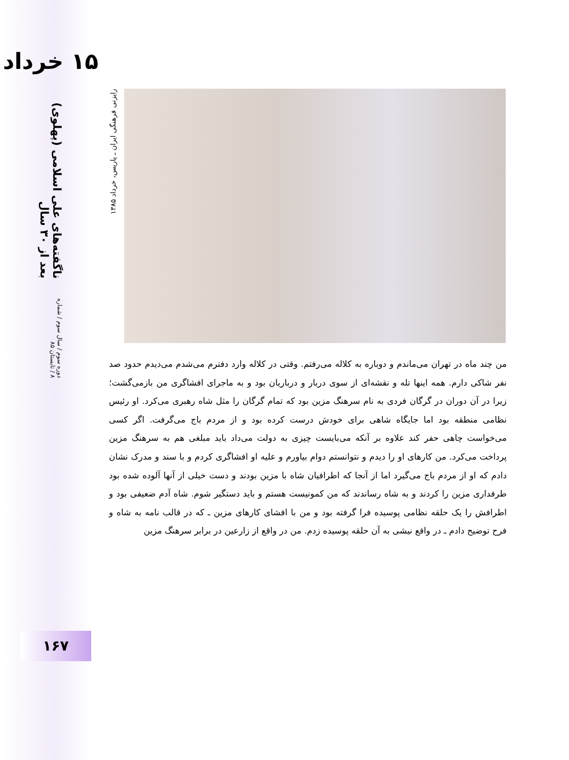۱۵ خرداد
دوره سوم / سال سوم / شماره ۸ / تابستان ۸۵ ناگفته‌های علی اسلامی (پهلوی) بعد از ۳۰ سال
۱۶۷
رایزنی فرهنگی ایران ـ پاریس، خرداد ۱۳۸۵
من چند ماه در تهران می‌ماندم و دوباره به کلاله می‌رفتم. وقتی در کلاله وارد دفترم می‌شدم می‌دیدم حدود صد نفر شاکی دارم. همه اینها تله و نقشه‌ای از سوی دربار و درباریان بود و به ماجرای افشاگری من بازمی‌گشت؛ زیرا در آن دوران در گرگان فردی به نام سرهنگ مزین بود که تمام گرگان را مثل شاه رهبری می‌کرد. او رئیس نظامی منطقه بود اما جایگاه شاهی برای خودش درست کرده بود و از مردم باج می‌گرفت. اگر کسی می‌خواست چاهی حفر کند علاوه بر آنکه می‌بایست چیزی به دولت می‌داد باید مبلغی هم به سرهنگ مزین پرداخت می‌کرد. من کارهای او را دیدم و نتوانستم دوام بیاورم و علیه او افشاگری کردم و با سند و مدرک نشان دادم که او از مردم باج می‌گیرد اما از آنجا که اطرافیان شاه با مزین بودند و دست خیلی از آنها آلوده شده بود طرفداری مزین را کردند و به شاه رساندند که من کمونیست هستم و باید دستگیر شوم. شاه آدم ضعیفی بود و اطرافش را یک حلقه نظامی پوسیده فرا گرفته بود و من با افشای کارهای مزین ـ که در قالب نامه به شاه و فرح توضیح دادم ـ در واقع نیشی به آن حلقه پوسیده زدم. من در واقع از زارعین در برابر سرهنگ مزین